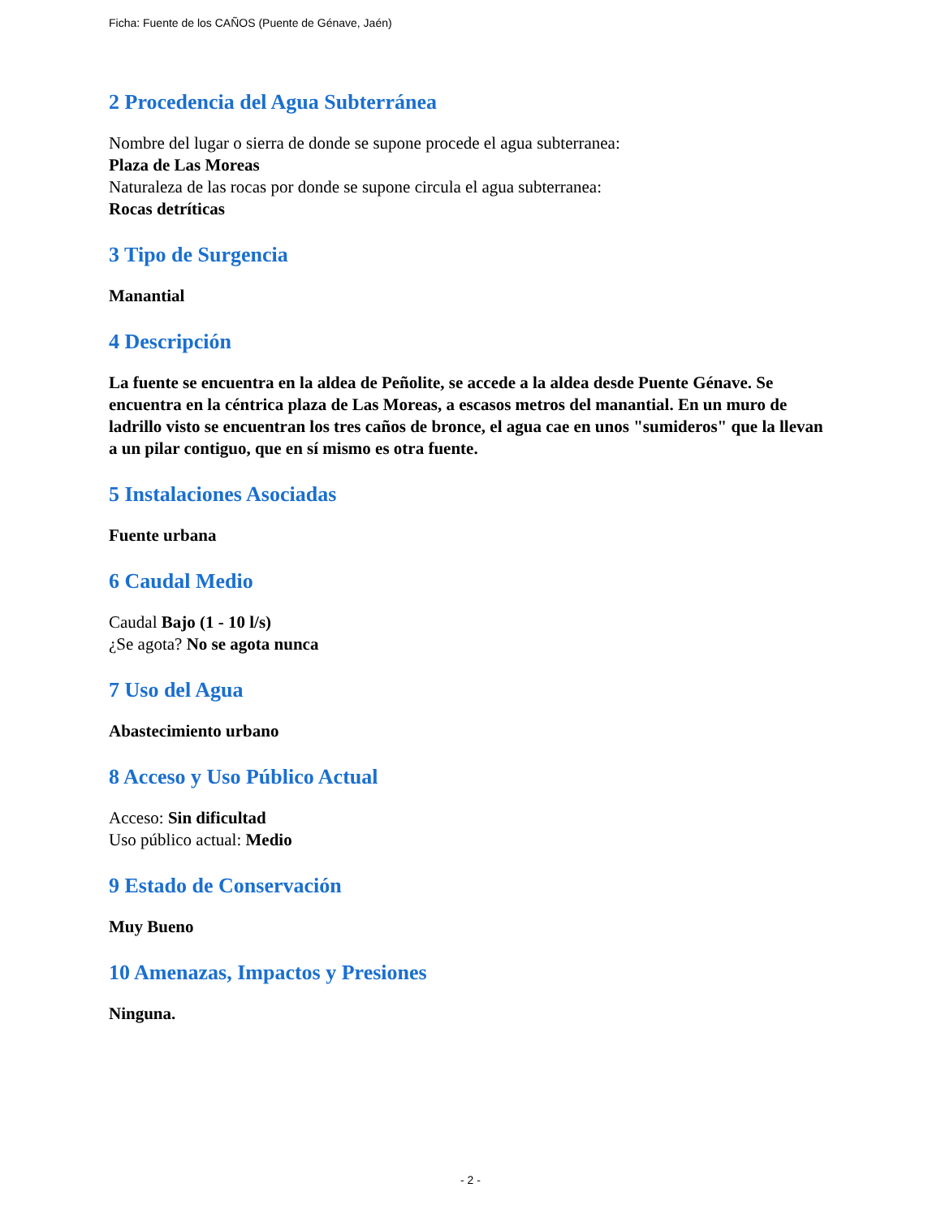Ficha: Fuente de los CAÑOS (Puente de Génave, Jaén)
2 Procedencia del Agua Subterránea
Nombre del lugar o sierra de donde se supone procede el agua subterranea:
Plaza de Las Moreas
Naturaleza de las rocas por donde se supone circula el agua subterranea:
Rocas detríticas
3 Tipo de Surgencia
Manantial
4 Descripción
La fuente se encuentra en la aldea de Peñolite, se accede a la aldea desde Puente Génave. Se encuentra en la céntrica plaza de Las Moreas, a escasos metros del manantial. En un muro de ladrillo visto se encuentran los tres caños de bronce, el agua cae en unos "sumideros" que la llevan a un pilar contiguo, que en sí mismo es otra fuente.
5 Instalaciones Asociadas
Fuente urbana
6 Caudal Medio
Caudal Bajo (1 - 10 l/s)
¿Se agota? No se agota nunca
7 Uso del Agua
Abastecimiento urbano
8 Acceso y Uso Público Actual
Acceso: Sin dificultad
Uso público actual: Medio
9 Estado de Conservación
Muy Bueno
10 Amenazas, Impactos y Presiones
Ninguna.
- 2 -